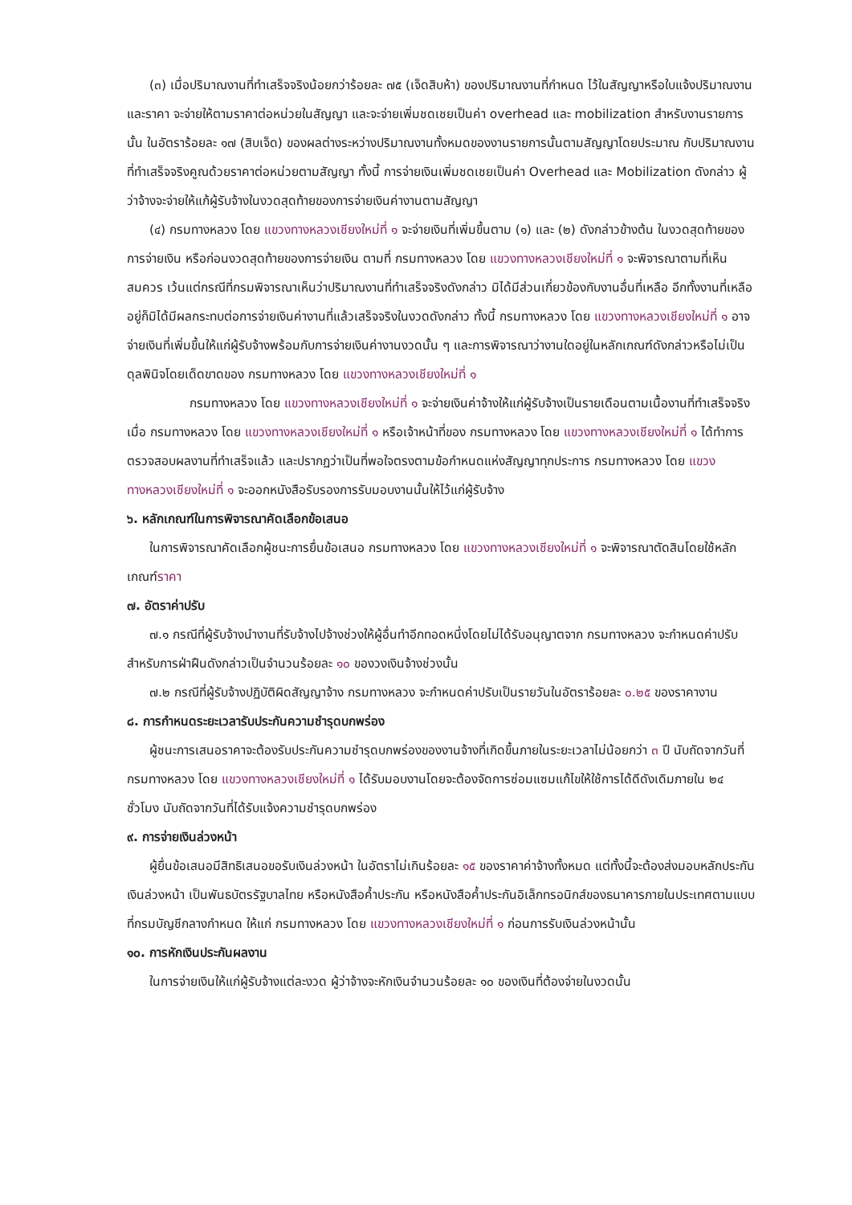(๓) เมื่อปริมาณงานที่ทำเสร็จจริงน้อยกว่าร้อยละ ๗๕ (เจ็ดสิบห้า) ของปริมาณงานที่กำหนด ไว้ในสัญญาหรือใบแจ้งปริมาณงานและราคา จะจ่ายให้ตามราคาต่อหน่วยในสัญญา และจะจ่ายเพิ่มชดเชยเป็นค่า overhead และ mobilization สำหรับงานรายการนั้น ในอัตราร้อยละ ๑๗ (สิบเจ็ด) ของผลต่างระหว่างปริมาณงานทั้งหมดของงานรายการนั้นตามสัญญาโดยประมาณ กับปริมาณงานที่ทำเสร็จจริงคูณด้วยราคาต่อหน่วยตามสัญญา ทั้งนี้ การจ่ายเงินเพิ่มชดเชยเป็นค่า Overhead และ Mobilization ดังกล่าว ผู้ว่าจ้างจะจ่ายให้แก้ผู้รับจ้างในงวดสุดท้ายของการจ่ายเงินค่างานตามสัญญา
(๔) กรมทางหลวง โดย แขวงทางหลวงเชียงใหม่ที่ ๑ จะจ่ายเงินที่เพิ่มขึ้นตาม (๑) และ (๒) ดังกล่าวข้างต้น ในงวดสุดท้ายของการจ่ายเงิน หรือก่อนงวดสุดท้ายของการจ่ายเงิน ตามที่ กรมทางหลวง โดย แขวงทางหลวงเชียงใหม่ที่ ๑ จะพิจารณาตามที่เห็นสมควร เว้นแต่กรณีที่กรมพิจารณาเห็นว่าปริมาณงานที่ทำเสร็จจริงดังกล่าว มิได้มีส่วนเกี่ยวข้องกับงานอื่นที่เหลือ อีกทั้งงานที่เหลืออยู่ก็มิได้มีผลกระทบต่อการจ่ายเงินค่างานที่แล้วเสร็จจริงในงวดดังกล่าว ทั้งนี้ กรมทางหลวง โดย แขวงทางหลวงเชียงใหม่ที่ ๑ อาจจ่ายเงินที่เพิ่มขึ้นให้แก่ผู้รับจ้างพร้อมกับการจ่ายเงินค่างานงวดนั้น ๆ และการพิจารณาว่างานใดอยู่ในหลักเกณฑ์ดังกล่าวหรือไม่เป็นดุลพินิจโดยเด็ดขาดของ กรมทางหลวง โดย แขวงทางหลวงเชียงใหม่ที่ ๑
กรมทางหลวง โดย แขวงทางหลวงเชียงใหม่ที่ ๑ จะจ่ายเงินค่าจ้างให้แก่ผู้รับจ้างเป็นรายเดือนตามเนื้องานที่ทำเสร็จจริงเมื่อ กรมทางหลวง โดย แขวงทางหลวงเชียงใหม่ที่ ๑ หรือเจ้าหน้าที่ของ กรมทางหลวง โดย แขวงทางหลวงเชียงใหม่ที่ ๑ ได้ทำการตรวจสอบผลงานที่ทำเสร็จแล้ว และปรากฏว่าเป็นที่พอใจตรงตามข้อกำหนดแห่งสัญญาทุกประการ กรมทางหลวง โดย แขวงทางหลวงเชียงใหม่ที่ ๑ จะออกหนังสือรับรองการรับมอบงานนั้นให้ไว้แก่ผู้รับจ้าง
๖. หลักเกณฑ์ในการพิจารณาคัดเลือกข้อเสนอ
ในการพิจารณาคัดเลือกผู้ชนะการยื่นข้อเสนอ กรมทางหลวง โดย แขวงทางหลวงเชียงใหม่ที่ ๑ จะพิจารณาตัดสินโดยใช้หลักเกณฑ์ราคา
๗. อัตราค่าปรับ
๗.๑ กรณีที่ผู้รับจ้างนำงานที่รับจ้างไปจ้างช่วงให้ผู้อื่นทำอีกทอดหนึ่งโดยไม่ได้รับอนุญาตจาก กรมทางหลวง จะกำหนดค่าปรับสำหรับการฝ่าฝืนดังกล่าวเป็นจำนวนร้อยละ ๑๐ ของวงเงินจ้างช่วงนั้น
๗.๒ กรณีที่ผู้รับจ้างปฏิบัติผิดสัญญาจ้าง กรมทางหลวง จะกำหนดค่าปรับเป็นรายวันในอัตราร้อยละ ๐.๒๕ ของราคางาน
๘. การกำหนดระยะเวลารับประกันความชำรุดบกพร่อง
ผู้ชนะการเสนอราคาจะต้องรับประกันความชำรุดบกพร่องของงานจ้างที่เกิดขึ้นภายในระยะเวลาไม่น้อยกว่า ๓ ปี นับถัดจากวันที่ กรมทางหลวง โดย แขวงทางหลวงเชียงใหม่ที่ ๑ ได้รับมอบงานโดยจะต้องจัดการซ่อมแซมแก้ไขให้ใช้การได้ดีดังเดิมภายใน ๒๔ ชั่วโมง นับถัดจากวันที่ได้รับแจ้งความชำรุดบกพร่อง
๙. การจ่ายเงินล่วงหน้า
ผู้ยื่นข้อเสนอมีสิทธิเสนอขอรับเงินล่วงหน้า ในอัตราไม่เกินร้อยละ ๑๕ ของราคาค่าจ้างทั้งหมด แต่ทั้งนี้จะต้องส่งมอบหลักประกันเงินล่วงหน้า เป็นพันธบัตรรัฐบาลไทย หรือหนังสือค้ำประกัน หรือหนังสือค้ำประกันอิเล็กทรอนิกส์ของธนาคารภายในประเทศตามแบบที่กรมบัญชีกลางกำหนด ให้แก่ กรมทางหลวง โดย แขวงทางหลวงเชียงใหม่ที่ ๑ ก่อนการรับเงินล่วงหน้านั้น
๑๐. การหักเงินประกันผลงาน
ในการจ่ายเงินให้แก่ผู้รับจ้างแต่ละงวด ผู้ว่าจ้างจะหักเงินจำนวนร้อยละ ๑๐ ของเงินที่ต้องจ่ายในงวดนั้น